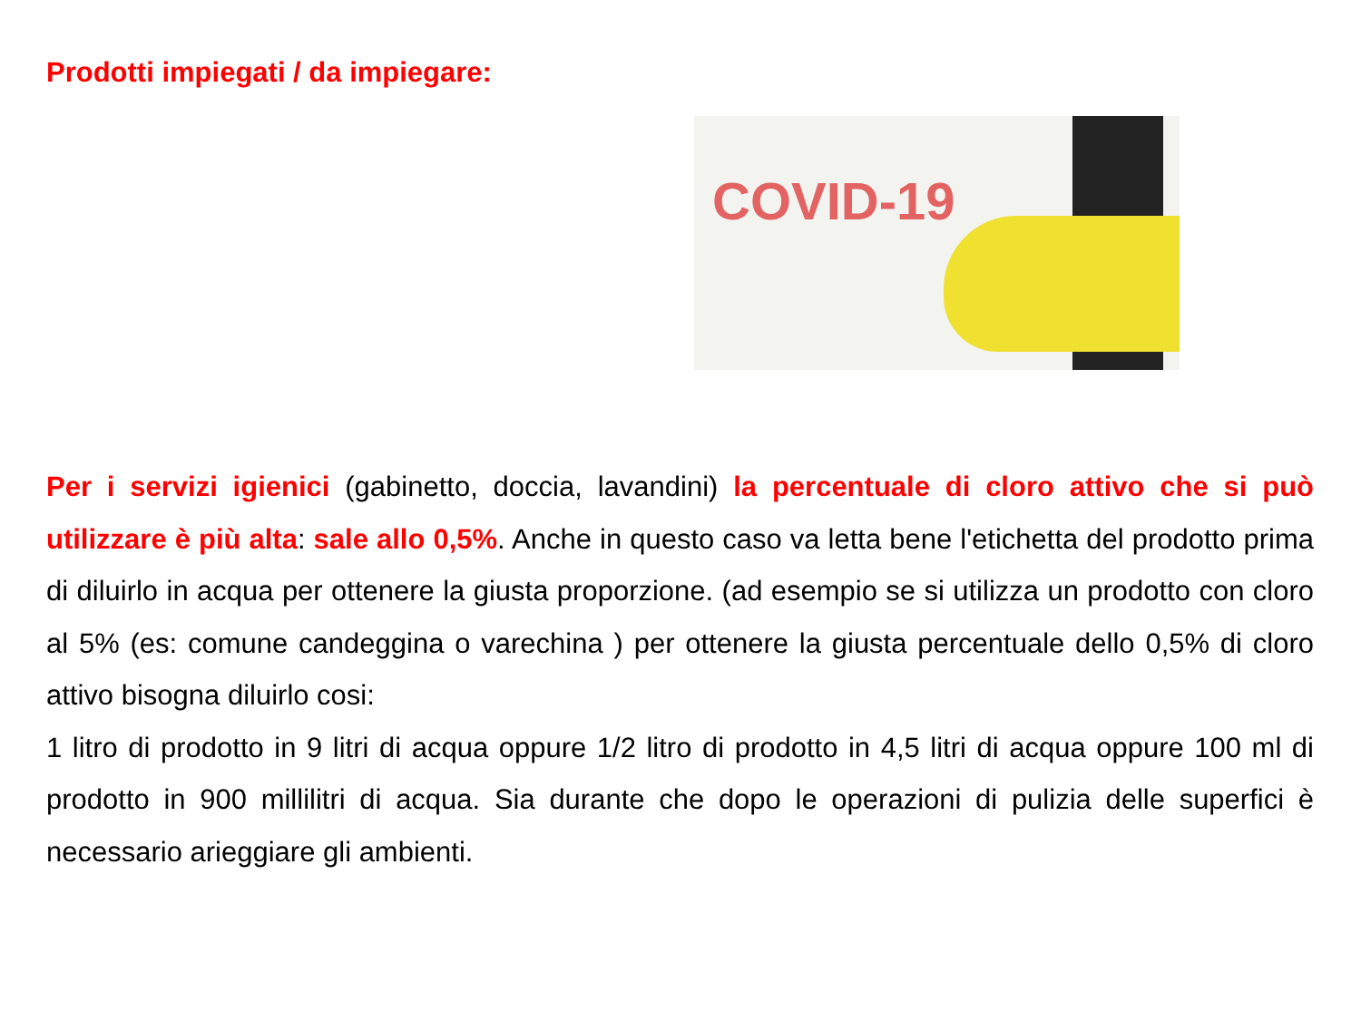Prodotti impiegati / da impiegare:
COVID-19
Per i servizi igienici (gabinetto, doccia, lavandini) la percentuale di cloro attivo che si può utilizzare è più alta: sale allo 0,5%. Anche in questo caso va letta bene l'etichetta del prodotto prima di diluirlo in acqua per ottenere la giusta proporzione. (ad esempio se si utilizza un prodotto con cloro al 5% (es: comune candeggina o varechina ) per ottenere la giusta percentuale dello 0,5% di cloro attivo bisogna diluirlo cosi:
1 litro di prodotto in 9 litri di acqua oppure 1/2 litro di prodotto in 4,5 litri di acqua oppure 100 ml di prodotto in 900 millilitri di acqua. Sia durante che dopo le operazioni di pulizia delle superfici è necessario arieggiare gli ambienti.